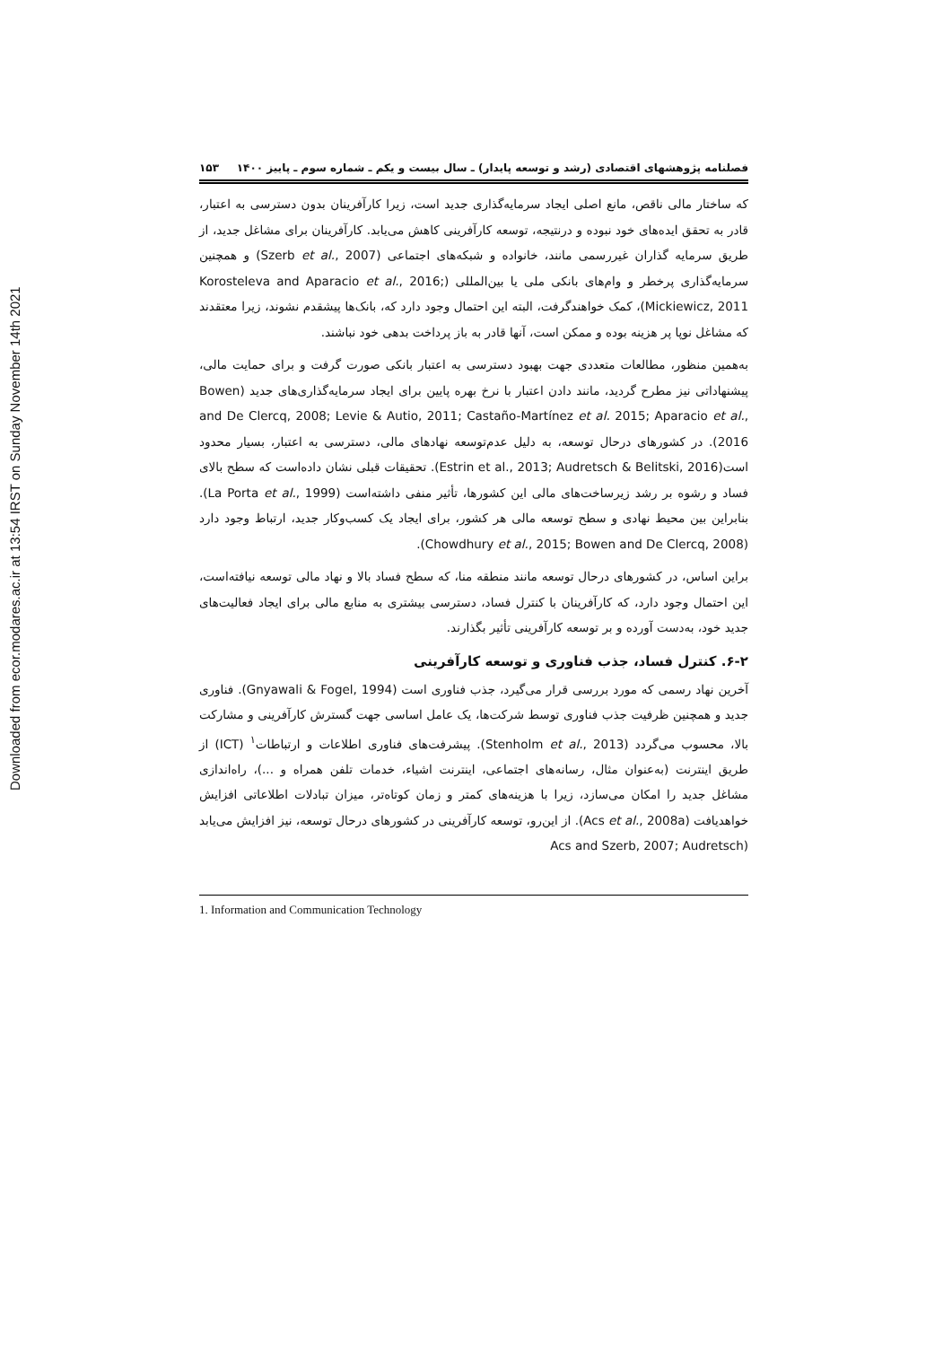Downloaded from ecor.modares.ac.ir at 13:54 IRST on Sunday November 14th 2021
فصلنامه پژوهشهای اقتصادی (رشد و توسعه پایدار) ـ سال بیست و یکم ـ شماره سوم ـ پاییز ۱۴۰۰ ۱۵۳
که ساختار مالی ناقص، مانع اصلی ایجاد سرمایه‌گذاری جدید است، زیرا کارآفرینان بدون دسترسی به اعتبار، قادر به تحقق ایده‌های خود نبوده و درنتیجه، توسعه کارآفرینی کاهش می‌یابد. کارآفرینان برای مشاغل جدید، از طریق سرمایه گذاران غیررسمی مانند، خانواده و شبکه‌های اجتماعی (Szerb et al., 2007) و همچنین سرمایه‌گذاری پرخطر و وام‌های بانکی ملی یا بین‌المللی (Korosteleva and Aparacio et al., 2016; Mickiewicz, 2011)، کمک خواهندگرفت، البته این احتمال وجود دارد که، بانک‌ها پیشقدم نشوند، زیرا معتقدند که مشاغل نوپا پر هزینه بوده و ممکن است، آنها قادر به باز پرداخت بدهی خود نباشند.
به‌همین منظور، مطالعات متعددی جهت بهبود دسترسی به اعتبار بانکی صورت گرفت و برای حمایت مالی، پیشنهاداتی نیز مطرح گردید، مانند دادن اعتبار با نرخ بهره پایین برای ایجاد سرمایه‌گذاری‌های جدید (Bowen and De Clercq, 2008; Levie & Autio, 2011; Castaño-Martínez et al. 2015; Aparacio et al., 2016). در کشورهای درحال توسعه، به دلیل عدم‌توسعه نهادهای مالی، دسترسی به اعتبار، بسیار محدود است(Estrin et al., 2013; Audretsch & Belitski, 2016). تحقیقات قبلی نشان داده‌است که سطح بالای فساد و رشوه بر رشد زیرساخت‌های مالی این کشورها، تأثیر منفی داشته‌است (La Porta et al., 1999). بنابراین بین محیط نهادی و سطح توسعه مالی هر کشور، برای ایجاد یک کسب‌وکار جدید، ارتباط وجود دارد (Chowdhury et al., 2015; Bowen and De Clercq, 2008).
براین اساس، در کشورهای درحال توسعه مانند منطقه منا، که سطح فساد بالا و نهاد مالی توسعه نیافته‌است، این احتمال وجود دارد، که کارآفرینان با کنترل فساد، دسترسی بیشتری به منابع مالی برای ایجاد فعالیت‌های جدید خود، به‌دست آورده و بر توسعه کارآفرینی تأثیر بگذارند.
۶-۲. کنترل فساد، جذب فناوری و توسعه کارآفرینی
آخرین نهاد رسمی که مورد بررسی قرار می‌گیرد، جذب فناوری است (Gnyawali & Fogel, 1994). فناوری جدید و همچنین ظرفیت جذب فناوری توسط شرکت‌ها، یک عامل اساسی جهت گسترش کارآفرینی و مشارکت بالا، محسوب می‌گردد (Stenholm et al., 2013). پیشرفت‌های فناوری اطلاعات و ارتباطات<sup>۱</sup> (ICT) از طریق اینترنت (به‌عنوان مثال، رسانه‌های اجتماعی، اینترنت اشیاء، خدمات تلفن همراه و ...)، راه‌اندازی مشاغل جدید را امکان می‌سازد، زیرا با هزینه‌های کمتر و زمان کوتاه‌تر، میزان تبادلات اطلاعاتی افزایش خواهدیافت (Acs et al., 2008a). از این‌رو، توسعه کارآفرینی در کشورهای درحال توسعه، نیز افزایش می‌یابد (Acs and Szerb, 2007; Audretsch
1. Information and Communication Technology